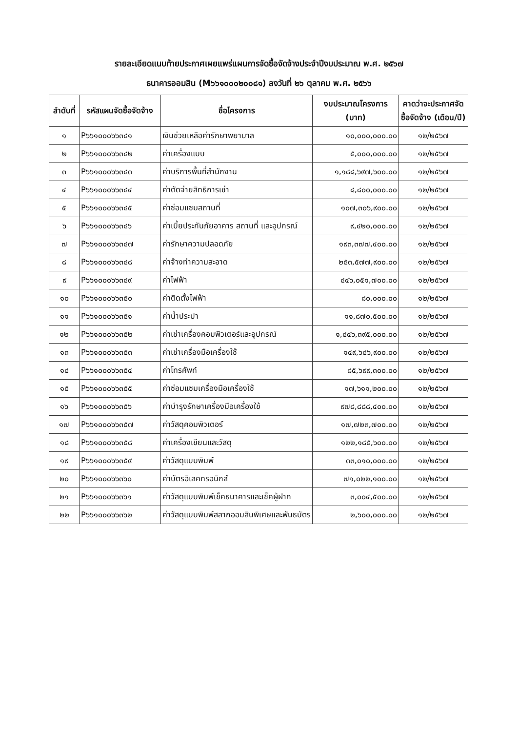รายละเอียดแนบท้ายประกาศเผยแพร่แผนการจัดซื้อจัดจ้างประจำปีงบประมาณ พ.ศ. ๒๕๖๗
ธนาคารออมสิน (M๖๖๑๐๐๐๒๐๐๘๑) ลงวันที่ ๒๖ ตุลาคม พ.ศ. ๒๕๖๖
| ลำดับที่ | รหัสแผนจัดซื้อจัดจ้าง | ชื่อโครงการ | งบประมาณโครงการ (บาท) | คาดว่าจะประกาศจัดซื้อจัดจ้าง (เดือน/ปี) |
| --- | --- | --- | --- | --- |
| ๑ | P๖๖๑๐๐๐๖๖๓๔๑ | เงินช่วยเหลือค่ารักษาพยาบาล | ๑๐,๐๐๐,๐๐๐.๐๐ | ๑๒/๒๕๖๗ |
| ๒ | P๖๖๑๐๐๐๖๖๓๔๒ | ค่าเครื่องแบบ | ๕,๐๐๐,๐๐๐.๐๐ | ๑๒/๒๕๖๗ |
| ๓ | P๖๖๑๐๐๐๖๖๓๔๓ | ค่าบริการพื้นที่สำนักงาน | ๑,๑๘๘,๖๙๗,๖๐๐.๐๐ | ๑๒/๒๕๖๗ |
| ๔ | P๖๖๑๐๐๐๖๖๓๔๔ | ค่าตัดจ่ายสิทธิการเช่า | ๘,๘๐๐,๐๐๐.๐๐ | ๑๒/๒๕๖๗ |
| ๕ | P๖๖๑๐๐๐๖๖๓๔๕ | ค่าซ่อมแซมสถานที่ | ๑๐๗,๓๐๖,๙๐๐.๐๐ | ๑๒/๒๕๖๗ |
| ๖ | P๖๖๑๐๐๐๖๖๓๔๖ | ค่าเบี้ยประกันภัยอาคาร สถานที่ และอุปกรณ์ | ๙,๔๒๐,๐๐๐.๐๐ | ๑๒/๒๕๖๗ |
| ๗ | P๖๖๑๐๐๐๖๖๓๔๗ | ค่ารักษาความปลอดภัย | ๑๙๓,๓๗๗,๔๐๐.๐๐ | ๑๒/๒๕๖๗ |
| ๘ | P๖๖๑๐๐๐๖๖๓๔๘ | ค่าจ้างทำความสะอาด | ๒๕๓,๕๗๗,๙๐๐.๐๐ | ๑๒/๒๕๖๗ |
| ๙ | P๖๖๑๐๐๐๖๖๓๔๙ | ค่าไฟฟ้า | ๔๔๖,๐๕๑,๗๐๐.๐๐ | ๑๒/๒๕๖๗ |
| ๑๐ | P๖๖๑๐๐๐๖๖๓๕๐ | ค่าติดตั้งไฟฟ้า | ๘๐,๐๐๐.๐๐ | ๑๒/๒๕๖๗ |
| ๑๑ | P๖๖๑๐๐๐๖๖๓๕๑ | ค่าน้ำประปา | ๑๑,๘๗๐,๕๐๐.๐๐ | ๑๒/๒๕๖๗ |
| ๑๒ | P๖๖๑๐๐๐๖๖๓๕๒ | ค่าเช่าเครื่องคอมพิวเตอร์และอุปกรณ์ | ๑,๔๔๖,๓๙๕,๐๐๐.๐๐ | ๑๒/๒๕๖๗ |
| ๑๓ | P๖๖๑๐๐๐๖๖๓๕๓ | ค่าเช่าเครื่องมือเครื่องใช้ | ๑๔๙,๖๔๖,๙๐๐.๐๐ | ๑๒/๒๕๖๗ |
| ๑๔ | P๖๖๑๐๐๐๖๖๓๕๔ | ค่าโทรศัพท์ | ๘๕,๖๙๙,๓๐๐.๐๐ | ๑๒/๒๕๖๗ |
| ๑๕ | P๖๖๑๐๐๐๖๖๓๕๕ | ค่าซ่อมแซมเครื่องมือเครื่องใช้ | ๑๗,๖๑๑,๒๐๐.๐๐ | ๑๒/๒๕๖๗ |
| ๑๖ | P๖๖๑๐๐๐๖๖๓๕๖ | ค่าบำรุงรักษาเครื่องมือเครื่องใช้ | ๙๗๘,๘๘๘,๔๐๐.๐๐ | ๑๒/๒๕๖๗ |
| ๑๗ | P๖๖๑๐๐๐๖๖๓๕๗ | ค่าวัสดุคอมพิวเตอร์ | ๑๗,๗๒๓,๗๐๐.๐๐ | ๑๒/๒๕๖๗ |
| ๑๘ | P๖๖๑๐๐๐๖๖๓๕๘ | ค่าเครื่องเขียนและวัสดุ | ๑๒๒,๑๘๕,๖๐๐.๐๐ | ๑๒/๒๕๖๗ |
| ๑๙ | P๖๖๑๐๐๐๖๖๓๕๙ | ค่าวัสดุแบบพิมพ์ | ๓๓,๐๑๐,๐๐๐.๐๐ | ๑๒/๒๕๖๗ |
| ๒๐ | P๖๖๑๐๐๐๖๖๓๖๐ | ค่าบัตรอิเลคทรอนิกส์ | ๗๑,๐๒๒,๑๐๐.๐๐ | ๑๒/๒๕๖๗ |
| ๒๑ | P๖๖๑๐๐๐๖๖๓๖๑ | ค่าวัสดุแบบพิมพ์เช็คธนาคารและเช็คผู้ฝาก | ๓,๐๐๔,๕๐๐.๐๐ | ๑๒/๒๕๖๗ |
| ๒๒ | P๖๖๑๐๐๐๖๖๓๖๒ | ค่าวัสดุแบบพิมพ์สลากออมสินพิเศษและพันธบัตร | ๒,๖๐๐,๐๐๐.๐๐ | ๑๒/๒๕๖๗ |